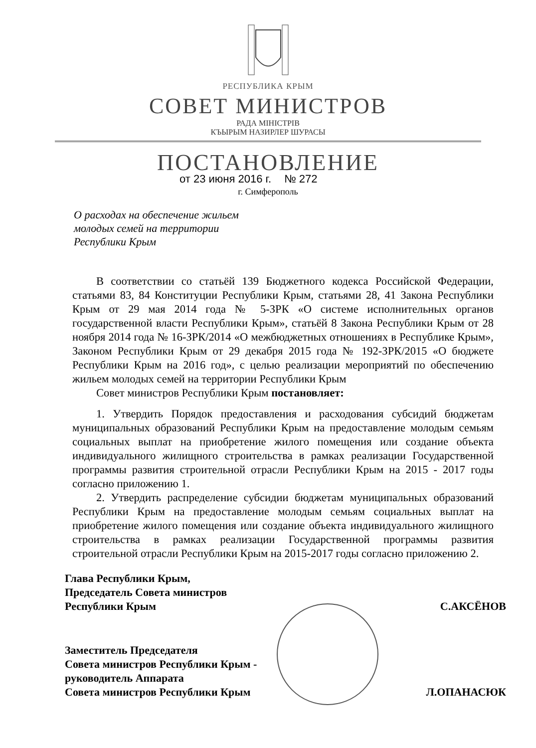РЕСПУБЛИКА КРЫМ
СОВЕТ МИНИСТРОВ
РАДА МІНІСТРІВ
КЪЫРЫМ НАЗИРЛЕР ШУРАСЫ
ПОСТАНОВЛЕНИЕ
от 23 июня 2016 г. № 272
г. Симферополь
О расходах на обеспечение жильем
молодых семей на территории
Республики Крым
В соответствии со статьёй 139 Бюджетного кодекса Российской Федерации, статьями 83, 84 Конституции Республики Крым, статьями 28, 41 Закона Республики Крым от 29 мая 2014 года № 5-ЗРК «О системе исполнительных органов государственной власти Республики Крым», статьёй 8 Закона Республики Крым от 28 ноября 2014 года № 16-ЗРК/2014 «О межбюджетных отношениях в Республике Крым», Законом Республики Крым от 29 декабря 2015 года № 192-ЗРК/2015 «О бюджете Республики Крым на 2016 год», с целью реализации мероприятий по обеспечению жильем молодых семей на территории Республики Крым
Совет министров Республики Крым постановляет:
1. Утвердить Порядок предоставления и расходования субсидий бюджетам муниципальных образований Республики Крым на предоставление молодым семьям социальных выплат на приобретение жилого помещения или создание объекта индивидуального жилищного строительства в рамках реализации Государственной программы развития строительной отрасли Республики Крым на 2015 - 2017 годы согласно приложению 1.
2. Утвердить распределение субсидии бюджетам муниципальных образований Республики Крым на предоставление молодым семьям социальных выплат на приобретение жилого помещения или создание объекта индивидуального жилищного строительства в рамках реализации Государственной программы развития строительной отрасли Республики Крым на 2015-2017 годы согласно приложению 2.
Глава Республики Крым,
Председатель Совета министров
Республики Крым
С.АКСЁНОВ
Заместитель Председателя
Совета министров Республики Крым -
руководитель Аппарата
Совета министров Республики Крым
Л.ОПАНАСЮК